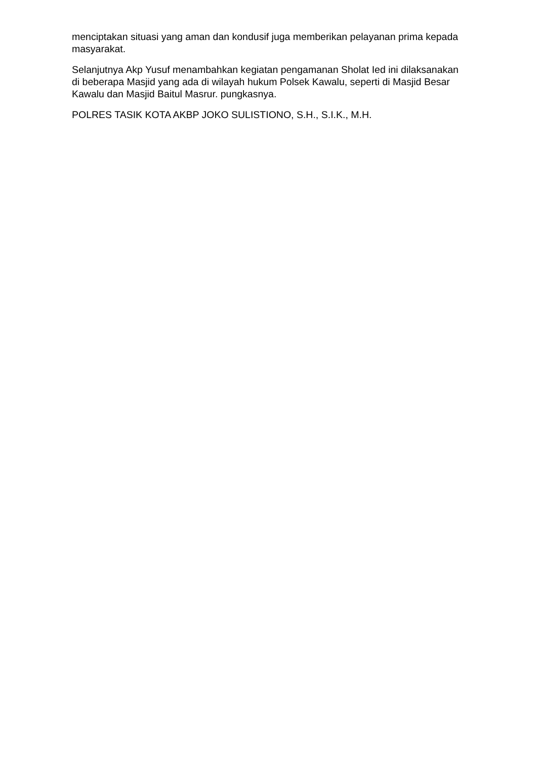menciptakan situasi yang aman dan kondusif juga memberikan pelayanan prima kepada masyarakat.
Selanjutnya Akp Yusuf menambahkan kegiatan pengamanan Sholat Ied ini dilaksanakan di beberapa Masjid yang ada di wilayah hukum Polsek Kawalu, seperti di Masjid Besar Kawalu dan Masjid Baitul Masrur. pungkasnya.
POLRES TASIK KOTA AKBP JOKO SULISTIONO, S.H., S.I.K., M.H.